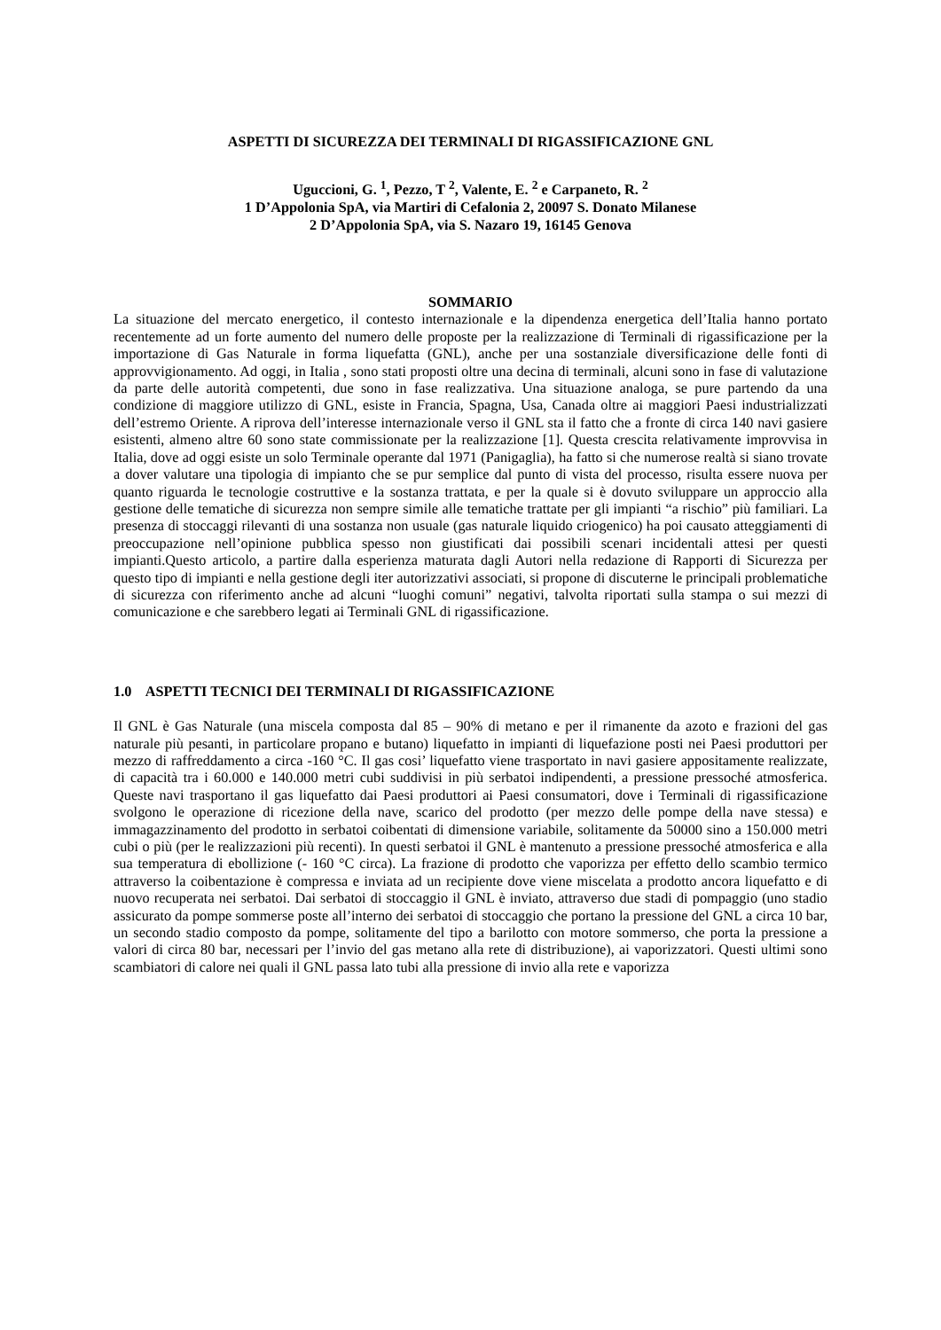ASPETTI DI SICUREZZA DEI TERMINALI DI RIGASSIFICAZIONE GNL
Uguccioni, G. <sup>1</sup>, Pezzo, T <sup>2</sup>, Valente, E. <sup>2</sup> e Carpaneto, R. <sup>2</sup>
1 D’Appolonia SpA, via Martiri di Cefalonia 2, 20097 S. Donato Milanese
2 D’Appolonia SpA, via S. Nazaro 19, 16145 Genova
SOMMARIO
La situazione del mercato energetico, il contesto internazionale e la dipendenza energetica dell’Italia hanno portato recentemente ad un forte aumento del numero delle proposte per la realizzazione di Terminali di rigassificazione per la importazione di Gas Naturale in forma liquefatta (GNL), anche per una sostanziale diversificazione delle fonti di approvvigionamento. Ad oggi, in Italia , sono stati proposti oltre una decina di terminali, alcuni sono in fase di valutazione da parte delle autorità competenti, due sono in fase realizzativa. Una situazione analoga, se pure partendo da una condizione di maggiore utilizzo di GNL, esiste in Francia, Spagna, Usa, Canada oltre ai maggiori Paesi industrializzati dell’estremo Oriente. A riprova dell’interesse internazionale verso il GNL sta il fatto che a fronte di circa 140 navi gasiere esistenti, almeno altre 60 sono state commissionate per la realizzazione [1]. Questa crescita relativamente improvvisa in Italia, dove ad oggi esiste un solo Terminale operante dal 1971 (Panigaglia), ha fatto si che numerose realtà si siano trovate a dover valutare una tipologia di impianto che se pur semplice dal punto di vista del processo, risulta essere nuova per quanto riguarda le tecnologie costruttive e la sostanza trattata, e per la quale si è dovuto sviluppare un approccio alla gestione delle tematiche di sicurezza non sempre simile alle tematiche trattate per gli impianti “a rischio” più familiari. La presenza di stoccaggi rilevanti di una sostanza non usuale (gas naturale liquido criogenico) ha poi causato atteggiamenti di preoccupazione nell’opinione pubblica spesso non giustificati dai possibili scenari incidentali attesi per questi impianti.Questo articolo, a partire dalla esperienza maturata dagli Autori nella redazione di Rapporti di Sicurezza per questo tipo di impianti e nella gestione degli iter autorizzativi associati, si propone di discuterne le principali problematiche di sicurezza con riferimento anche ad alcuni “luoghi comuni” negativi, talvolta riportati sulla stampa o sui mezzi di comunicazione e che sarebbero legati ai Terminali GNL di rigassificazione.
1.0 ASPETTI TECNICI DEI TERMINALI DI RIGASSIFICAZIONE
Il GNL è Gas Naturale (una miscela composta dal 85 – 90% di metano e per il rimanente da azoto e frazioni del gas naturale più pesanti, in particolare propano e butano) liquefatto in impianti di liquefazione posti nei Paesi produttori per mezzo di raffreddamento a circa -160 °C. Il gas cosi’ liquefatto viene trasportato in navi gasiere appositamente realizzate, di capacità tra i 60.000 e 140.000 metri cubi suddivisi in più serbatoi indipendenti, a pressione pressoché atmosferica. Queste navi trasportano il gas liquefatto dai Paesi produttori ai Paesi consumatori, dove i Terminali di rigassificazione svolgono le operazione di ricezione della nave, scarico del prodotto (per mezzo delle pompe della nave stessa) e immagazzinamento del prodotto in serbatoi coibentati di dimensione variabile, solitamente da 50000 sino a 150.000 metri cubi o più (per le realizzazioni più recenti). In questi serbatoi il GNL è mantenuto a pressione pressoché atmosferica e alla sua temperatura di ebollizione (- 160 °C circa). La frazione di prodotto che vaporizza per effetto dello scambio termico attraverso la coibentazione è compressa e inviata ad un recipiente dove viene miscelata a prodotto ancora liquefatto e di nuovo recuperata nei serbatoi. Dai serbatoi di stoccaggio il GNL è inviato, attraverso due stadi di pompaggio (uno stadio assicurato da pompe sommerse poste all’interno dei serbatoi di stoccaggio che portano la pressione del GNL a circa 10 bar, un secondo stadio composto da pompe, solitamente del tipo a barilotto con motore sommerso, che porta la pressione a valori di circa 80 bar, necessari per l’invio del gas metano alla rete di distribuzione), ai vaporizzatori. Questi ultimi sono scambiatori di calore nei quali il GNL passa lato tubi alla pressione di invio alla rete e vaporizza